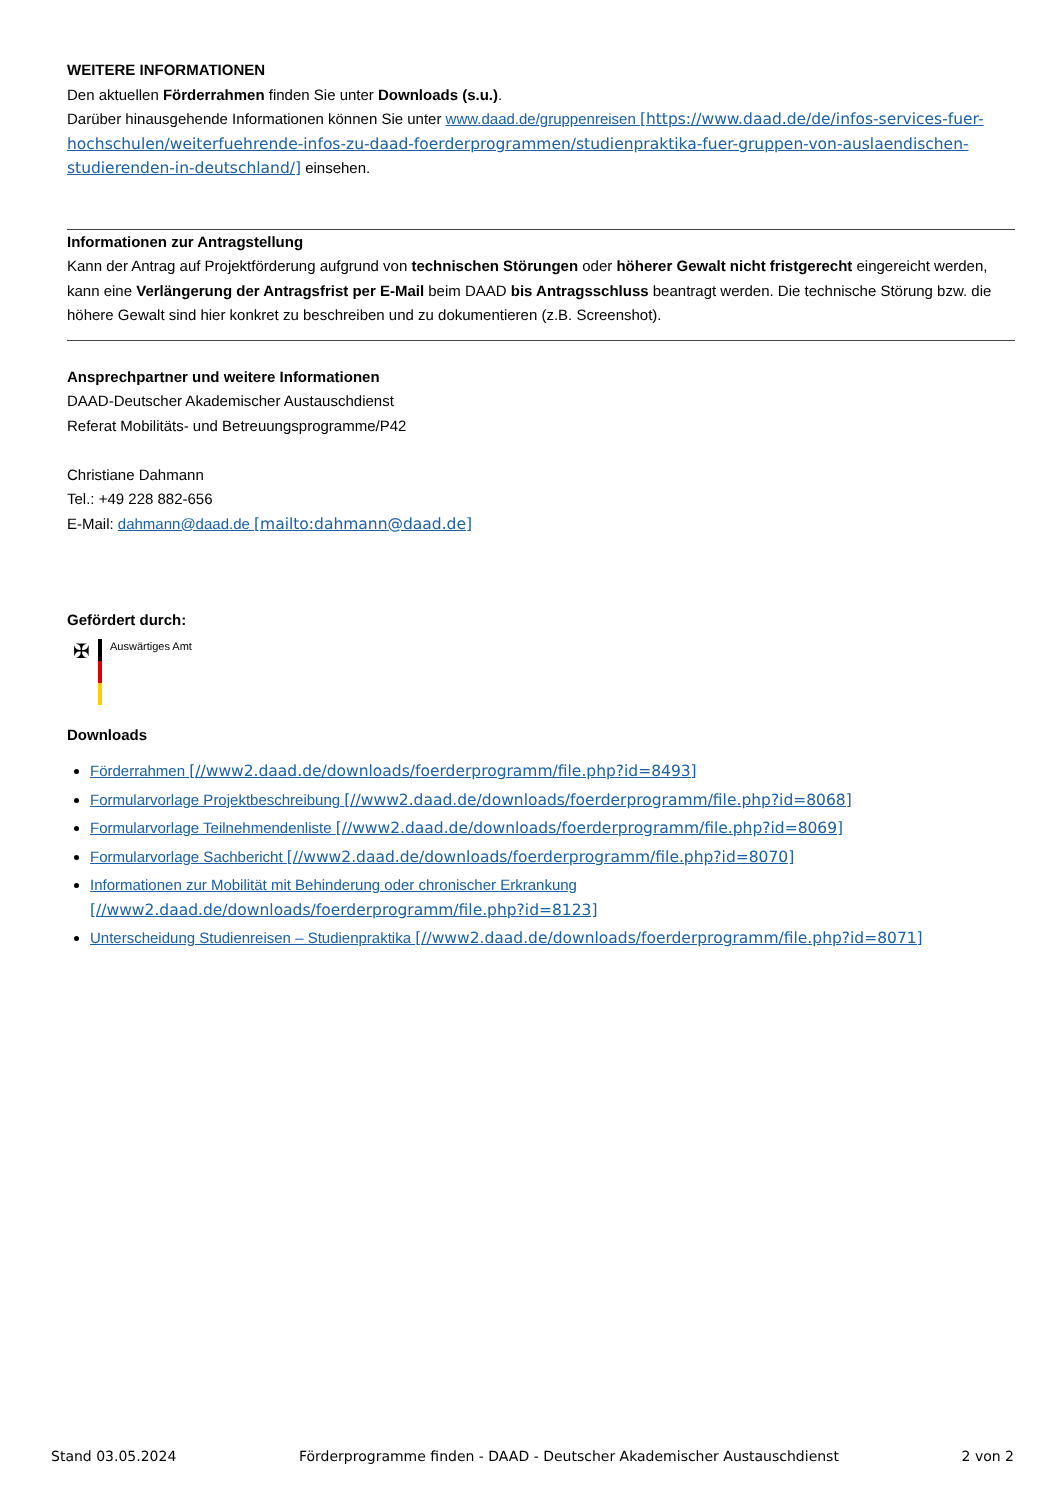WEITERE INFORMATIONEN
Den aktuellen Förderrahmen finden Sie unter Downloads (s.u.).
Darüber hinausgehende Informationen können Sie unter www.daad.de/gruppenreisen [https://www.daad.de/de/infos-services-fuer-hochschulen/weiterfuehrende-infos-zu-daad-foerderprogrammen/studienpraktika-fuer-gruppen-von-auslaendischen-studierenden-in-deutschland/] einsehen.
Informationen zur Antragstellung
Kann der Antrag auf Projektförderung aufgrund von technischen Störungen oder höherer Gewalt nicht fristgerecht eingereicht werden, kann eine Verlängerung der Antragsfrist per E-Mail beim DAAD bis Antragsschluss beantragt werden. Die technische Störung bzw. die höhere Gewalt sind hier konkret zu beschreiben und zu dokumentieren (z.B. Screenshot).
Ansprechpartner und weitere Informationen
DAAD-Deutscher Akademischer Austauschdienst
Referat Mobilitäts- und Betreuungsprogramme/P42
Christiane Dahmann
Tel.: +49 228 882-656
E-Mail: dahmann@daad.de [mailto:dahmann@daad.de]
Gefördert durch:
✠
Auswärtiges Amt
Downloads
Förderrahmen [//www2.daad.de/downloads/foerderprogramm/file.php?id=8493]
Formularvorlage Projektbeschreibung [//www2.daad.de/downloads/foerderprogramm/file.php?id=8068]
Formularvorlage Teilnehmendenliste [//www2.daad.de/downloads/foerderprogramm/file.php?id=8069]
Formularvorlage Sachbericht [//www2.daad.de/downloads/foerderprogramm/file.php?id=8070]
Informationen zur Mobilität mit Behinderung oder chronischer Erkrankung
[//www2.daad.de/downloads/foerderprogramm/file.php?id=8123]
Unterscheidung Studienreisen – Studienpraktika [//www2.daad.de/downloads/foerderprogramm/file.php?id=8071]
Stand 03.05.2024 Förderprogramme finden - DAAD - Deutscher Akademischer Austauschdienst 2 von 2